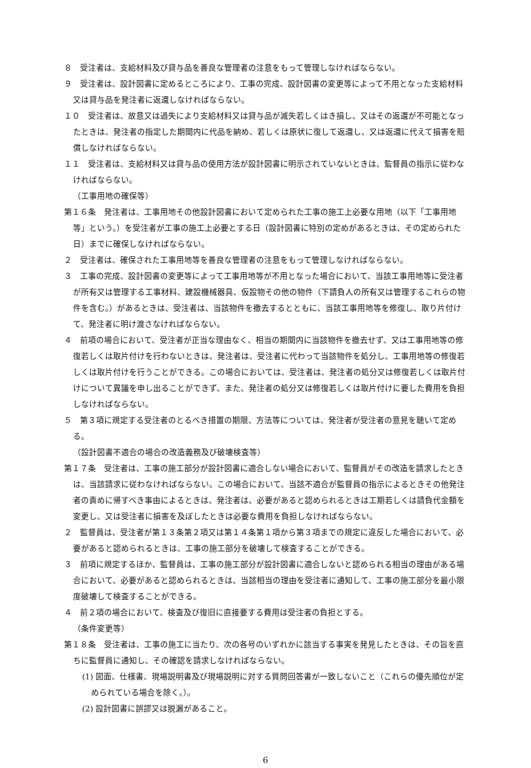８　受注者は、支給材料及び貸与品を善良な管理者の注意をもって管理しなければならない。
９　受注者は、設計図書に定めるところにより、工事の完成、設計図書の変更等によって不用となった支給材料又は貸与品を発注者に返還しなければならない。
１０　受注者は、故意又は過失により支給材料又は貸与品が滅失若しくはき損し、又はその返還が不可能となったときは、発注者の指定した期間内に代品を納め、若しくは原状に復して返還し、又は返還に代えて損害を賠償しなければならない。
１１　受注者は、支給材料又は貸与品の使用方法が設計図書に明示されていないときは、監督員の指示に従わなければならない。
（工事用地の確保等）
第１６条　発注者は、工事用地その他設計図書において定められた工事の施工上必要な用地（以下「工事用地等」という。）を受注者が工事の施工上必要とする日（設計図書に特別の定めがあるときは、その定められた日）までに確保しなければならない。
２　受注者は、確保された工事用地等を善良な管理者の注意をもって管理しなければならない。
３　工事の完成、設計図書の変更等によって工事用地等が不用となった場合において、当該工事用地等に受注者が所有又は管理する工事材料、建設機械器具、仮設物その他の物件（下請負人の所有又は管理するこれらの物件を含む。）があるときは、受注者は、当該物件を撤去するとともに、当該工事用地等を修復し、取り片付けて、発注者に明け渡さなければならない。
４　前項の場合において、受注者が正当な理由なく、相当の期間内に当該物件を撤去せず、又は工事用地等の修復若しくは取片付けを行わないときは、発注者は、受注者に代わって当該物件を処分し、工事用地等の修復若しくは取片付けを行うことができる。この場合においては、受注者は、発注者の処分又は修復若しくは取片付けについて異議を申し出ることができず、また、発注者の処分又は修復若しくは取片付けに要した費用を負担しなければならない。
５　第３項に規定する受注者のとるべき措置の期限、方法等については、発注者が受注者の意見を聴いて定める。
（設計図書不適合の場合の改造義務及び破壊検査等）
第１７条　受注者は、工事の施工部分が設計図書に適合しない場合において、監督員がその改造を請求したときは、当該請求に従わなければならない。この場合において、当該不適合が監督員の指示によるときその他発注者の責めに帰すべき事由によるときは、発注者は、必要があると認められるときは工期若しくは請負代金額を変更し、又は受注者に損害を及ぼしたときは必要な費用を負担しなければならない。
２　監督員は、受注者が第１３条第２項又は第１４条第１項から第３項までの規定に違反した場合において、必要があると認められるときは、工事の施工部分を破壊して検査することができる。
３　前項に規定するほか、監督員は、工事の施工部分が設計図書に適合しないと認められる相当の理由がある場合において、必要があると認められるときは、当該相当の理由を受注者に通知して、工事の施工部分を最小限度破壊して検査することができる。
４　前２項の場合において、検査及び復旧に直接要する費用は受注者の負担とする。
（条件変更等）
第１８条　受注者は、工事の施工に当たり、次の各号のいずれかに該当する事実を発見したときは、その旨を直ちに監督員に通知し、その確認を請求しなければならない。
(1) 図面、仕様書、現場説明書及び現場説明に対する質問回答書が一致しないこと（これらの優先順位が定められている場合を除く。）。
(2) 設計図書に誤謬又は脱漏があること。
6